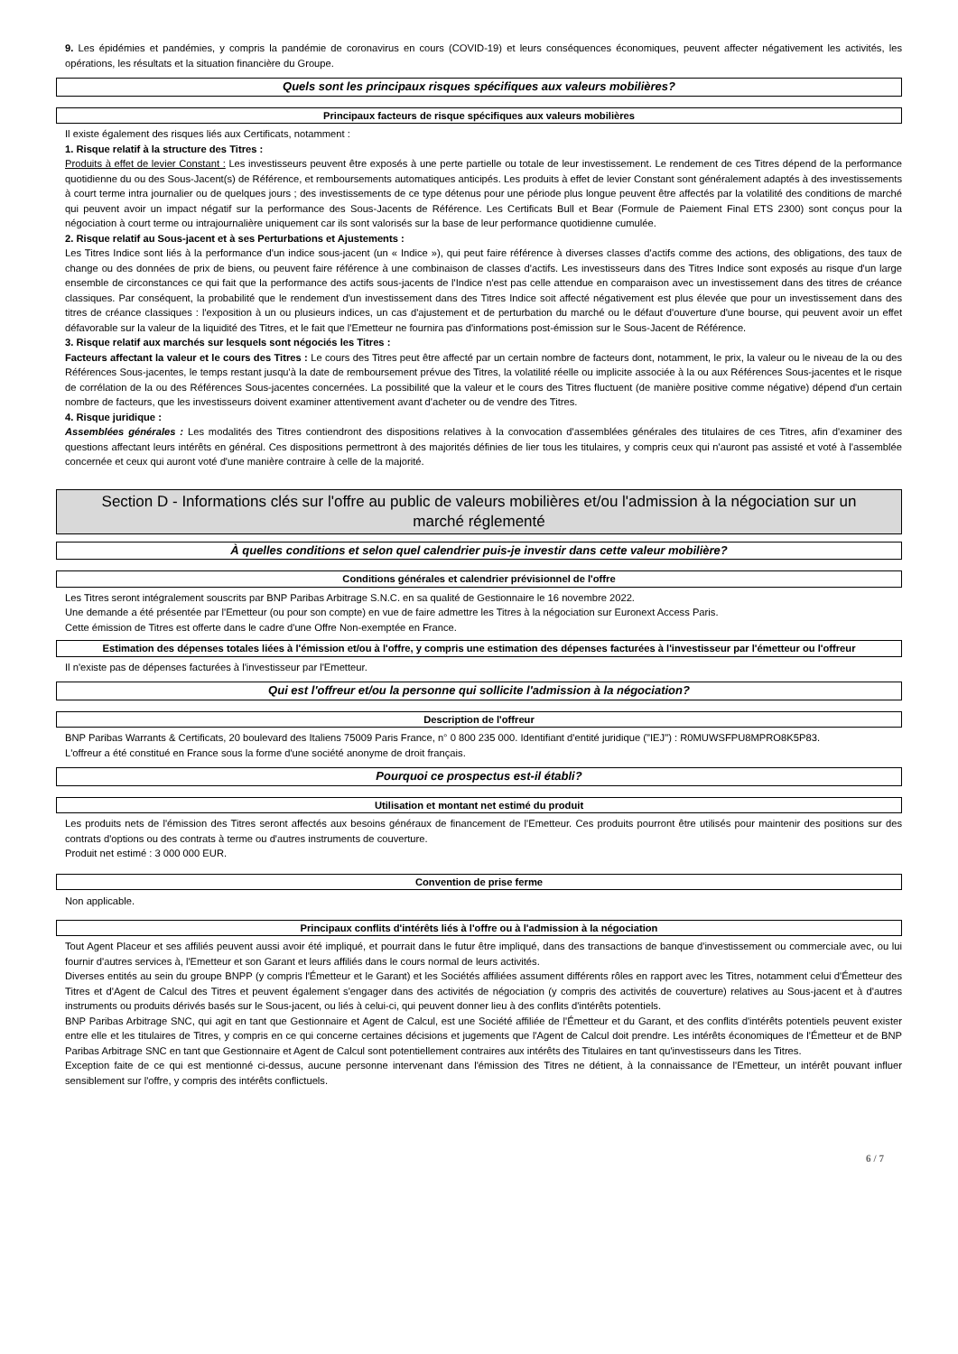9. Les épidémies et pandémies, y compris la pandémie de coronavirus en cours (COVID-19) et leurs conséquences économiques, peuvent affecter négativement les activités, les opérations, les résultats et la situation financière du Groupe.
Quels sont les principaux risques spécifiques aux valeurs mobilières?
Principaux facteurs de risque spécifiques aux valeurs mobilières
Il existe également des risques liés aux Certificats, notamment :
1. Risque relatif à la structure des Titres :
Produits à effet de levier Constant : Les investisseurs peuvent être exposés à une perte partielle ou totale de leur investissement. Le rendement de ces Titres dépend de la performance quotidienne du ou des Sous-Jacent(s) de Référence, et remboursements automatiques anticipés. Les produits à effet de levier Constant sont généralement adaptés à des investissements à court terme intra journalier ou de quelques jours ; des investissements de ce type détenus pour une période plus longue peuvent être affectés par la volatilité des conditions de marché qui peuvent avoir un impact négatif sur la performance des Sous-Jacents de Référence. Les Certificats Bull et Bear (Formule de Paiement Final ETS 2300) sont conçus pour la négociation à court terme ou intrajournalière uniquement car ils sont valorisés sur la base de leur performance quotidienne cumulée.
2. Risque relatif au Sous-jacent et à ses Perturbations et Ajustements :
Les Titres Indice sont liés à la performance d'un indice sous-jacent (un « Indice »), qui peut faire référence à diverses classes d'actifs comme des actions, des obligations, des taux de change ou des données de prix de biens, ou peuvent faire référence à une combinaison de classes d'actifs. Les investisseurs dans des Titres Indice sont exposés au risque d'un large ensemble de circonstances ce qui fait que la performance des actifs sous-jacents de l'Indice n'est pas celle attendue en comparaison avec un investissement dans des titres de créance classiques. Par conséquent, la probabilité que le rendement d'un investissement dans des Titres Indice soit affecté négativement est plus élevée que pour un investissement dans des titres de créance classiques : l'exposition à un ou plusieurs indices, un cas d'ajustement et de perturbation du marché ou le défaut d'ouverture d'une bourse, qui peuvent avoir un effet défavorable sur la valeur de la liquidité des Titres, et le fait que l'Emetteur ne fournira pas d'informations post-émission sur le Sous-Jacent de Référence.
3. Risque relatif aux marchés sur lesquels sont négociés les Titres :
Facteurs affectant la valeur et le cours des Titres : Le cours des Titres peut être affecté par un certain nombre de facteurs dont, notamment, le prix, la valeur ou le niveau de la ou des Références Sous-jacentes, le temps restant jusqu'à la date de remboursement prévue des Titres, la volatilité réelle ou implicite associée à la ou aux Références Sous-jacentes et le risque de corrélation de la ou des Références Sous-jacentes concernées. La possibilité que la valeur et le cours des Titres fluctuent (de manière positive comme négative) dépend d'un certain nombre de facteurs, que les investisseurs doivent examiner attentivement avant d'acheter ou de vendre des Titres.
4. Risque juridique :
Assemblées générales : Les modalités des Titres contiendront des dispositions relatives à la convocation d'assemblées générales des titulaires de ces Titres, afin d'examiner des questions affectant leurs intérêts en général. Ces dispositions permettront à des majorités définies de lier tous les titulaires, y compris ceux qui n'auront pas assisté et voté à l'assemblée concernée et ceux qui auront voté d'une manière contraire à celle de la majorité.
Section D - Informations clés sur l'offre au public de valeurs mobilières et/ou l'admission à la négociation sur un marché réglementé
À quelles conditions et selon quel calendrier puis-je investir dans cette valeur mobilière?
Conditions générales et calendrier prévisionnel de l'offre
Les Titres seront intégralement souscrits par BNP Paribas Arbitrage S.N.C. en sa qualité de Gestionnaire le 16 novembre 2022.
Une demande a été présentée par l'Emetteur (ou pour son compte) en vue de faire admettre les Titres à la négociation sur Euronext Access Paris.
Cette émission de Titres est offerte dans le cadre d'une Offre Non-exemptée en France.
Estimation des dépenses totales liées à l'émission et/ou à l'offre, y compris une estimation des dépenses facturées à l'investisseur par l'émetteur ou l'offreur
Il n'existe pas de dépenses facturées à l'investisseur par l'Emetteur.
Qui est l'offreur et/ou la personne qui sollicite l'admission à la négociation?
Description de l'offreur
BNP Paribas Warrants & Certificats, 20 boulevard des Italiens 75009 Paris France, n° 0 800 235 000. Identifiant d'entité juridique ("IEJ") : R0MUWSFPU8MPRO8K5P83.
L'offreur a été constitué en France sous la forme d'une société anonyme de droit français.
Pourquoi ce prospectus est-il établi?
Utilisation et montant net estimé du produit
Les produits nets de l'émission des Titres seront affectés aux besoins généraux de financement de l'Emetteur. Ces produits pourront être utilisés pour maintenir des positions sur des contrats d'options ou des contrats à terme ou d'autres instruments de couverture.
Produit net estimé : 3 000 000 EUR.
Convention de prise ferme
Non applicable.
Principaux conflits d'intérêts liés à l'offre ou à l'admission à la négociation
Tout Agent Placeur et ses affiliés peuvent aussi avoir été impliqué, et pourrait dans le futur être impliqué, dans des transactions de banque d'investissement ou commerciale avec, ou lui fournir d'autres services à, l'Emetteur et son Garant et leurs affiliés dans le cours normal de leurs activités.
Diverses entités au sein du groupe BNPP (y compris l'Émetteur et le Garant) et les Sociétés affiliées assument différents rôles en rapport avec les Titres, notamment celui d'Émetteur des Titres et d'Agent de Calcul des Titres et peuvent également s'engager dans des activités de négociation (y compris des activités de couverture) relatives au Sous-jacent et à d'autres instruments ou produits dérivés basés sur le Sous-jacent, ou liés à celui-ci, qui peuvent donner lieu à des conflits d'intérêts potentiels.
BNP Paribas Arbitrage SNC, qui agit en tant que Gestionnaire et Agent de Calcul, est une Société affiliée de l'Émetteur et du Garant, et des conflits d'intérêts potentiels peuvent exister entre elle et les titulaires de Titres, y compris en ce qui concerne certaines décisions et jugements que l'Agent de Calcul doit prendre. Les intérêts économiques de l'Émetteur et de BNP Paribas Arbitrage SNC en tant que Gestionnaire et Agent de Calcul sont potentiellement contraires aux intérêts des Titulaires en tant qu'investisseurs dans les Titres.
Exception faite de ce qui est mentionné ci-dessus, aucune personne intervenant dans l'émission des Titres ne détient, à la connaissance de l'Emetteur, un intérêt pouvant influer sensiblement sur l'offre, y compris des intérêts conflictuels.
6 / 7